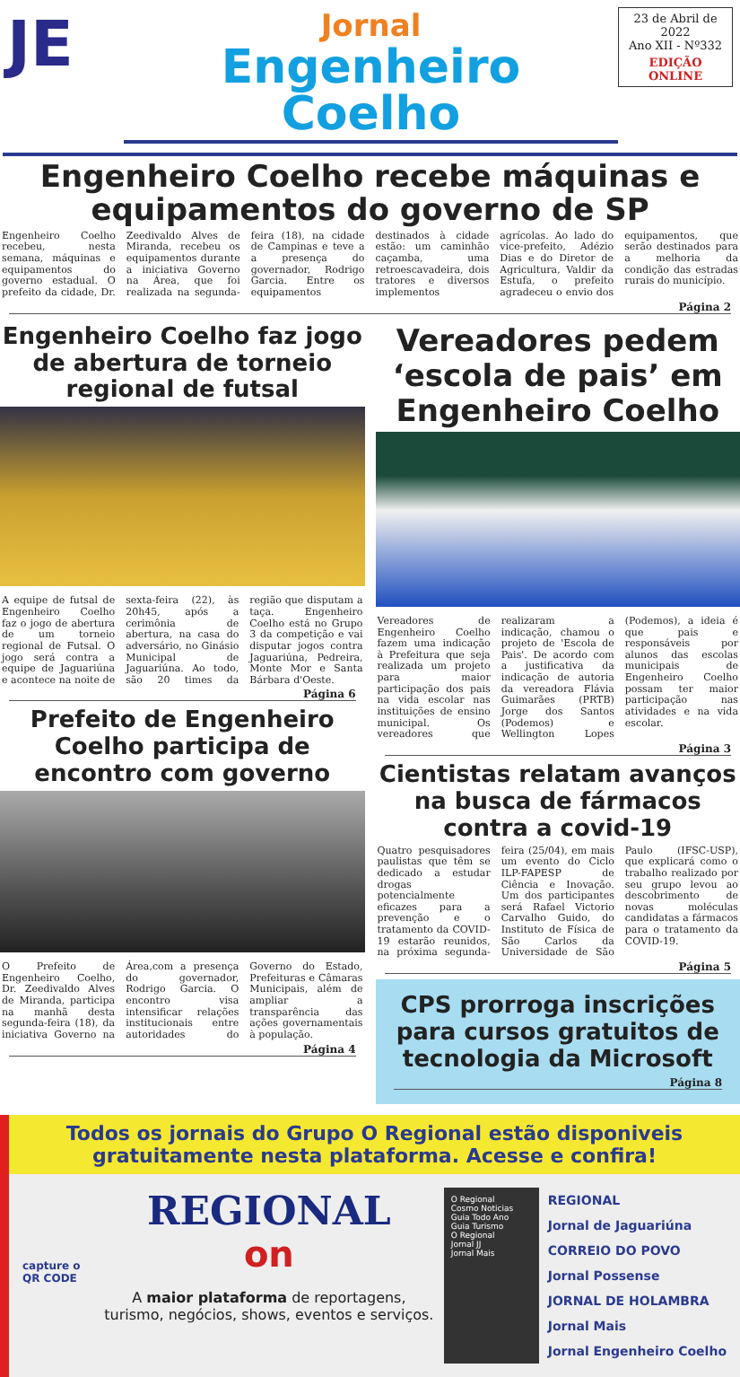JE
Jornal
Engenheiro Coelho
23 de Abril de 2022
Ano XII - Nº332
EDIÇÃO
ONLINE
Engenheiro Coelho recebe máquinas e equipamentos do governo de SP
Engenheiro Coelho recebeu, nesta semana, máquinas e equipamentos do governo estadual. O prefeito da cidade, Dr. Zeedivaldo Alves de Miranda, recebeu os equipamentos durante a iniciativa Governo na Área, que foi realizada na segunda-feira (18), na cidade de Campinas e teve a a presença do governador, Rodrigo Garcia. Entre os equipamentos destinados à cidade estão: um caminhão caçamba, uma retroescavadeira, dois tratores e diversos implementos agrícolas. Ao lado do vice-prefeito, Adézio Dias e do Diretor de Agricultura, Valdir da Estufa, o prefeito agradeceu o envio dos equipamentos, que serão destinados para a melhoria da condição das estradas rurais do município.
Página 2
Engenheiro Coelho faz jogo de abertura de torneio regional de futsal
A equipe de futsal de Engenheiro Coelho faz o jogo de abertura de um torneio regional de Futsal. O jogo será contra a equipe de Jaguariúna e acontece na noite de sexta-feira (22), às 20h45, após a cerimônia de abertura, na casa do adversário, no Ginásio Municipal de Jaguariúna. Ao todo, são 20 times da região que disputam a taça. Engenheiro Coelho está no Grupo 3 da competição e vai disputar jogos contra Jaguariúna, Pedreira, Monte Mor e Santa Bárbara d'Oeste.
Página 6
Prefeito de Engenheiro Coelho participa de encontro com governo
O Prefeito de Engenheiro Coelho, Dr. Zeedivaldo Alves de Miranda, participa na manhã desta segunda-feira (18), da iniciativa Governo na Área,com a presença do governador, Rodrigo Garcia. O encontro visa intensificar relações institucionais entre autoridades do Governo do Estado, Prefeituras e Câmaras Municipais, além de ampliar a transparência das ações governamentais à população.
Página 4
Vereadores pedem ‘escola de pais’ em Engenheiro Coelho
Vereadores de Engenheiro Coelho fazem uma indicação à Prefeitura que seja realizada um projeto para maior participação dos pais na vida escolar nas instituições de ensino municipal. Os vereadores que realizaram a indicação, chamou o projeto de 'Escola de Pais'. De acordo com a justificativa da indicação de autoria da vereadora Flávia Guimarães (PRTB) Jorge dos Santos (Podemos) e Wellington Lopes (Podemos), a ideia é que pais e responsáveis por alunos das escolas municipais de Engenheiro Coelho possam ter maior participação nas atividades e na vida escolar.
Página 3
Cientistas relatam avanços na busca de fármacos contra a covid-19
Quatro pesquisadores paulistas que têm se dedicado a estudar drogas potencialmente eficazes para a prevenção e o tratamento da COVID-19 estarão reunidos, na próxima segunda-feira (25/04), em mais um evento do Ciclo ILP-FAPESP de Ciência e Inovação. Um dos participantes será Rafael Victorio Carvalho Guido, do Instituto de Física de São Carlos da Universidade de São Paulo (IFSC-USP), que explicará como o trabalho realizado por seu grupo levou ao descobrimento de novas moléculas candidatas a fármacos para o tratamento da COVID-19.
Página 5
CPS prorroga inscrições para cursos gratuitos de tecnologia da Microsoft
Página 8
Todos os jornais do Grupo O Regional estão disponiveis gratuitamente nesta plataforma. Acesse e confira!
capture o QR CODE
REGIONAL
on
A maior plataforma de reportagens, turismo, negócios, shows, eventos e serviços.
O Regional
Cosmo Noticias
Guia Todo Ano
Guia Turismo
O Regional
Jornal JJ
Jornal Mais
REGIONAL
Jornal de Jaguariúna
CORREIO DO POVO
Jornal Possense
JORNAL DE HOLAMBRA
Jornal Mais
Jornal Engenheiro Coelho